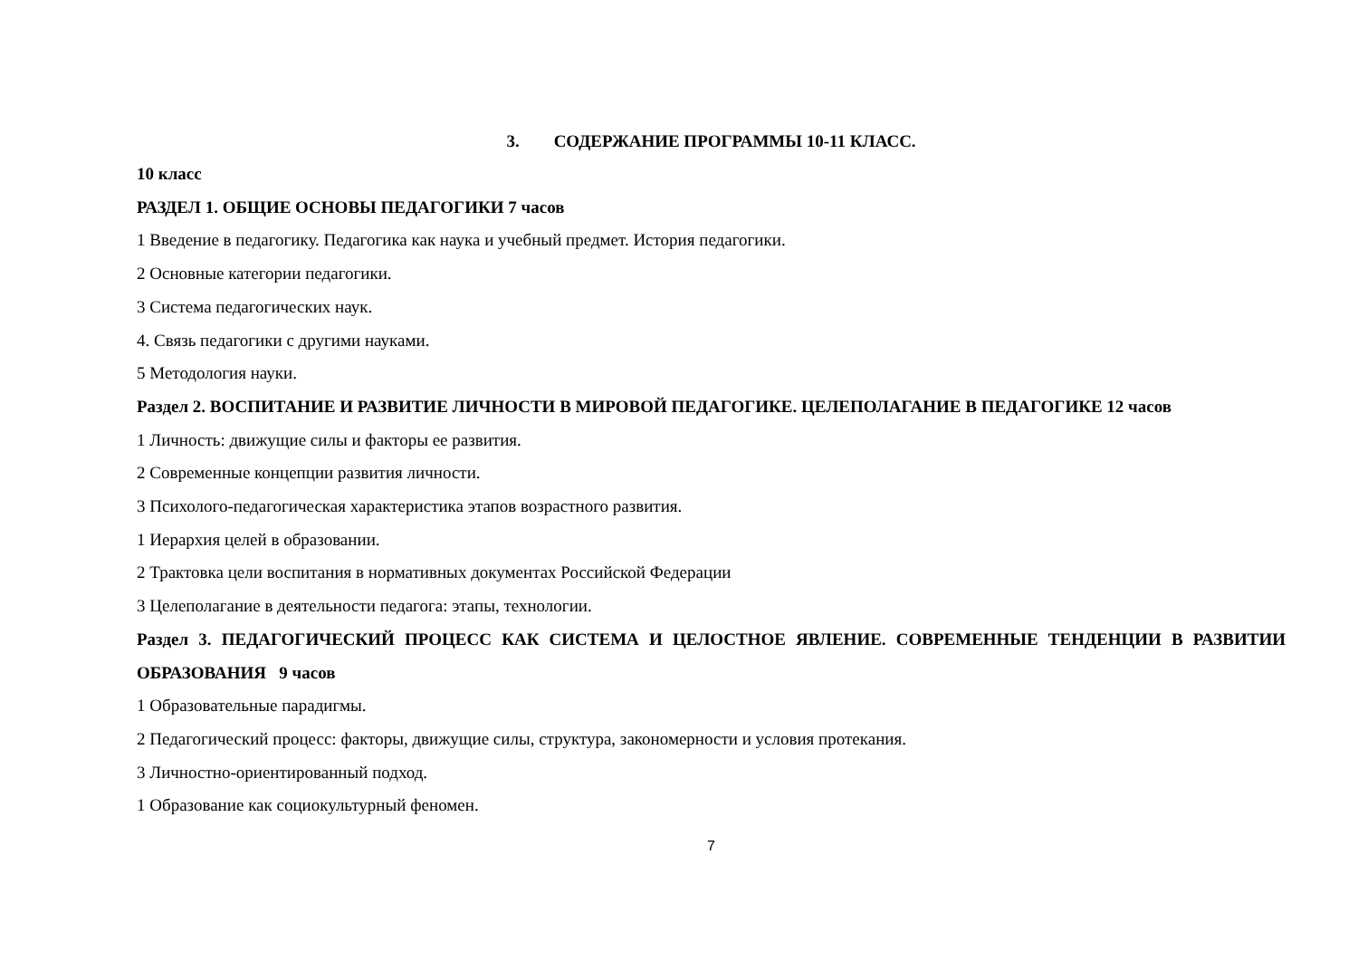3. СОДЕРЖАНИЕ ПРОГРАММЫ 10-11 КЛАСС.
10 класс
РАЗДЕЛ 1. ОБЩИЕ ОСНОВЫ ПЕДАГОГИКИ 7 часов
1 Введение в педагогику. Педагогика как наука и учебный предмет. История педагогики.
2 Основные категории педагогики.
3 Система педагогических наук.
4. Связь педагогики с другими науками.
5 Методология науки.
Раздел 2. ВОСПИТАНИЕ И РАЗВИТИЕ ЛИЧНОСТИ В МИРОВОЙ ПЕДАГОГИКЕ. ЦЕЛЕПОЛАГАНИЕ В ПЕДАГОГИКЕ 12 часов
1 Личность: движущие силы и факторы ее развития.
2 Современные концепции развития личности.
3 Психолого-педагогическая характеристика этапов возрастного развития.
1 Иерархия целей в образовании.
2 Трактовка цели воспитания в нормативных документах Российской Федерации
3 Целеполагание в деятельности педагога: этапы, технологии.
Раздел 3. ПЕДАГОГИЧЕСКИЙ ПРОЦЕСС КАК СИСТЕМА И ЦЕЛОСТНОЕ ЯВЛЕНИЕ. СОВРЕМЕННЫЕ ТЕНДЕНЦИИ В РАЗВИТИИ ОБРАЗОВАНИЯ 9 часов
1 Образовательные парадигмы.
2 Педагогический процесс: факторы, движущие силы, структура, закономерности и условия протекания.
3 Личностно-ориентированный подход.
1 Образование как социокультурный феномен.
7